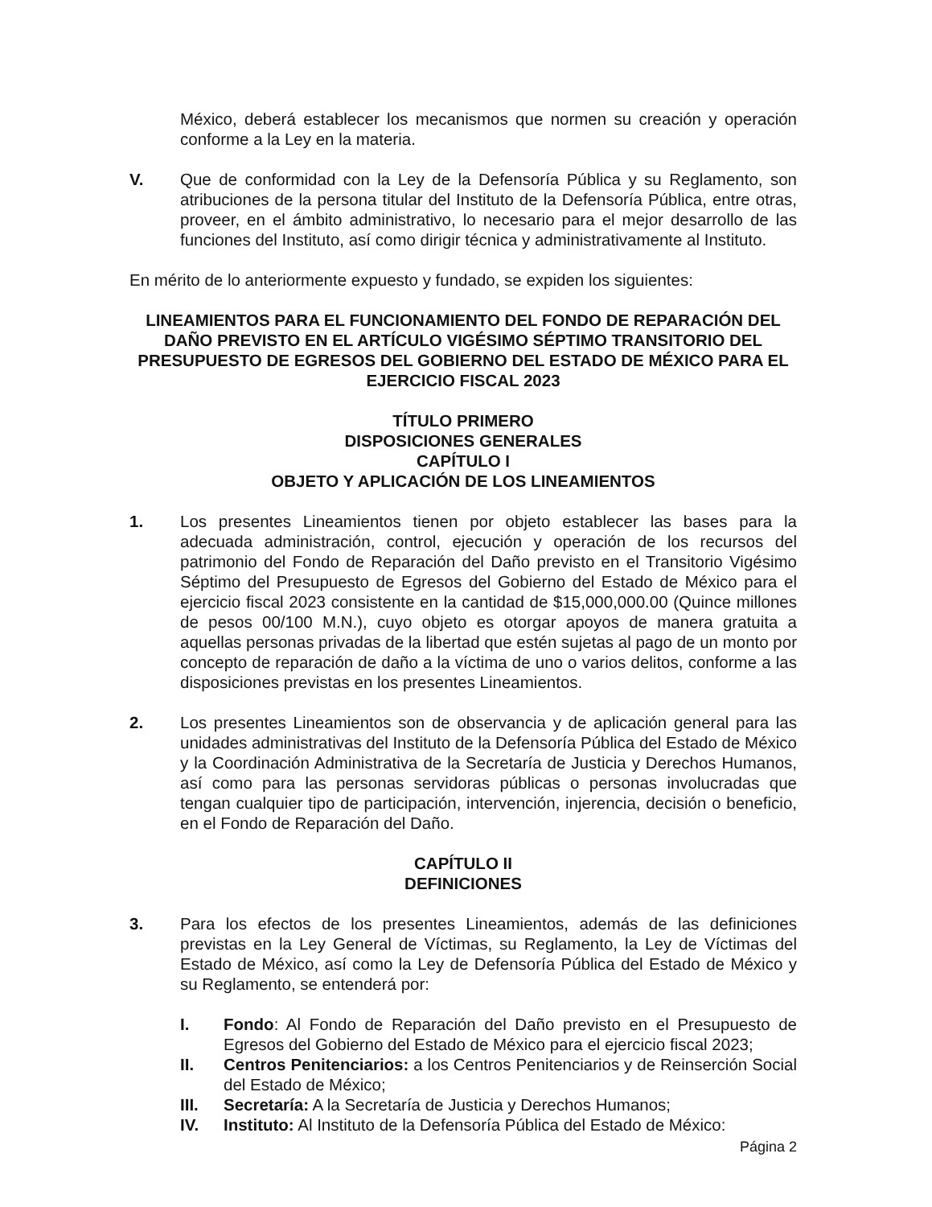México, deberá establecer los mecanismos que normen su creación y operación conforme a la Ley en la materia.
V. Que de conformidad con la Ley de la Defensoría Pública y su Reglamento, son atribuciones de la persona titular del Instituto de la Defensoría Pública, entre otras, proveer, en el ámbito administrativo, lo necesario para el mejor desarrollo de las funciones del Instituto, así como dirigir técnica y administrativamente al Instituto.
En mérito de lo anteriormente expuesto y fundado, se expiden los siguientes:
LINEAMIENTOS PARA EL FUNCIONAMIENTO DEL FONDO DE REPARACIÓN DEL DAÑO PREVISTO EN EL ARTÍCULO VIGÉSIMO SÉPTIMO TRANSITORIO DEL PRESUPUESTO DE EGRESOS DEL GOBIERNO DEL ESTADO DE MÉXICO PARA EL EJERCICIO FISCAL 2023
TÍTULO PRIMERO
DISPOSICIONES GENERALES
CAPÍTULO I
OBJETO Y APLICACIÓN DE LOS LINEAMIENTOS
1. Los presentes Lineamientos tienen por objeto establecer las bases para la adecuada administración, control, ejecución y operación de los recursos del patrimonio del Fondo de Reparación del Daño previsto en el Transitorio Vigésimo Séptimo del Presupuesto de Egresos del Gobierno del Estado de México para el ejercicio fiscal 2023 consistente en la cantidad de $15,000,000.00 (Quince millones de pesos 00/100 M.N.), cuyo objeto es otorgar apoyos de manera gratuita a aquellas personas privadas de la libertad que estén sujetas al pago de un monto por concepto de reparación de daño a la víctima de uno o varios delitos, conforme a las disposiciones previstas en los presentes Lineamientos.
2. Los presentes Lineamientos son de observancia y de aplicación general para las unidades administrativas del Instituto de la Defensoría Pública del Estado de México y la Coordinación Administrativa de la Secretaría de Justicia y Derechos Humanos, así como para las personas servidoras públicas o personas involucradas que tengan cualquier tipo de participación, intervención, injerencia, decisión o beneficio, en el Fondo de Reparación del Daño.
CAPÍTULO II
DEFINICIONES
3. Para los efectos de los presentes Lineamientos, además de las definiciones previstas en la Ley General de Víctimas, su Reglamento, la Ley de Víctimas del Estado de México, así como la Ley de Defensoría Pública del Estado de México y su Reglamento, se entenderá por:
I. Fondo: Al Fondo de Reparación del Daño previsto en el Presupuesto de Egresos del Gobierno del Estado de México para el ejercicio fiscal 2023;
II. Centros Penitenciarios: a los Centros Penitenciarios y de Reinserción Social del Estado de México;
III. Secretaría: A la Secretaría de Justicia y Derechos Humanos;
IV. Instituto: Al Instituto de la Defensoría Pública del Estado de México:
Página 2